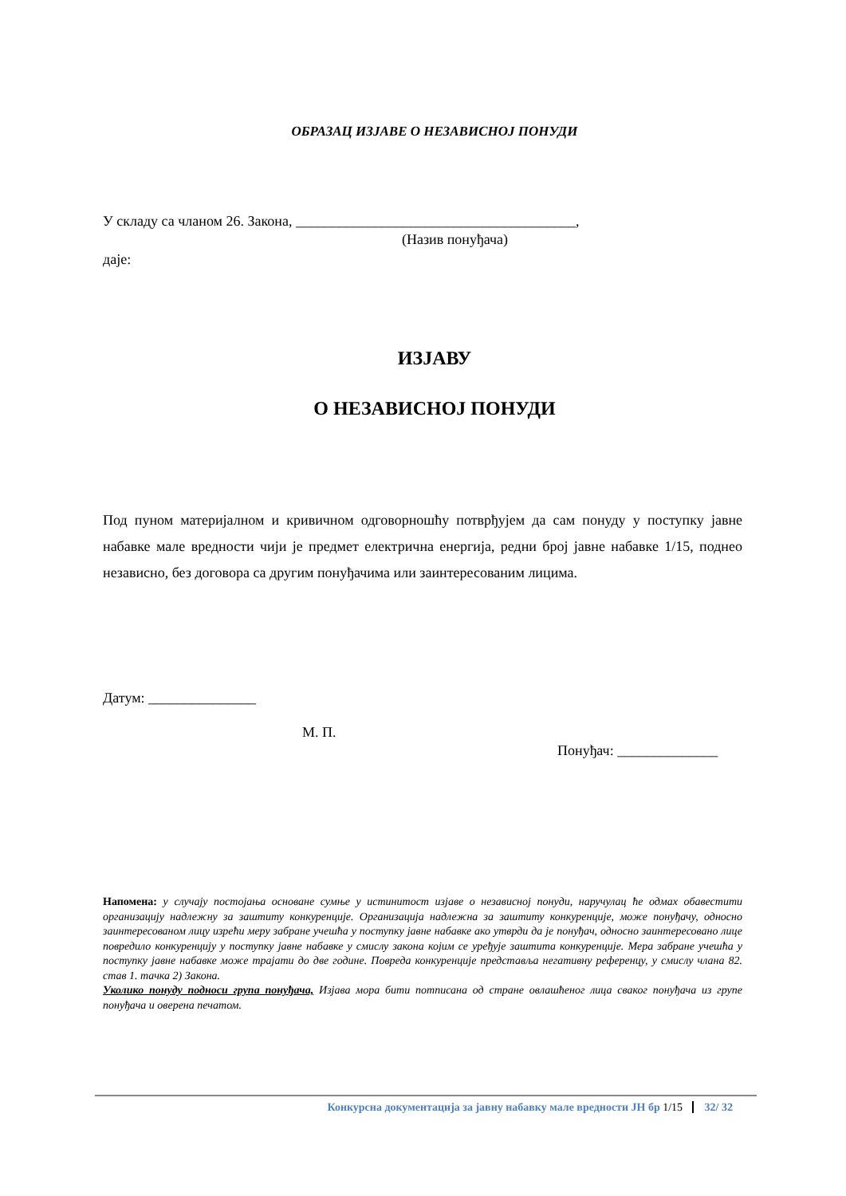ОБРАЗАЦ ИЗЈАВЕ О НЕЗАВИСНОЈ ПОНУДИ
У складу са чланом 26. Закона, _______________________________________,
(Назив понуђача)
даје:
ИЗЈАВУ
О НЕЗАВИСНОЈ ПОНУДИ
Под пуном материјалном и кривичном одговорношћу потврђујем да сам понуду у поступку јавне набавке мале вредности чији је предмет електрична енергија, редни број јавне набавке 1/15, поднео независно, без договора са другим понуђачима или заинтересованим лицима.
Датум: _______________
М. П.
Понуђач: ______________
Напомена: у случају постојања основане сумње у истинитост изјаве о независној понуди, наручулац ће одмах обавестити организацију надлежну за заштиту конкуренције. Организација надлежна за заштиту конкуренције, може понуђачу, односно заинтересованом лицу изрећи меру забране учешћа у поступку јавне набавке ако утврди да је понуђач, односно заинтересовано лице повредило конкуренцију у поступку јавне набавке у смислу закона којим се уређује заштита конкуренције. Мера забране учешћа у поступку јавне набавке може трајати до две године. Повреда конкуренције представља негативну референцу, у смислу члана 82. став 1. тачка 2) Закона.
Уколико понуду подноси група понуђача, Изјава мора бити потписана од стране овлашћеног лица сваког понуђача из групе понуђача и оверена печатом.
Конкурсна документација за јавну набавку мале вредности ЈН бр 1/15 32/ 32